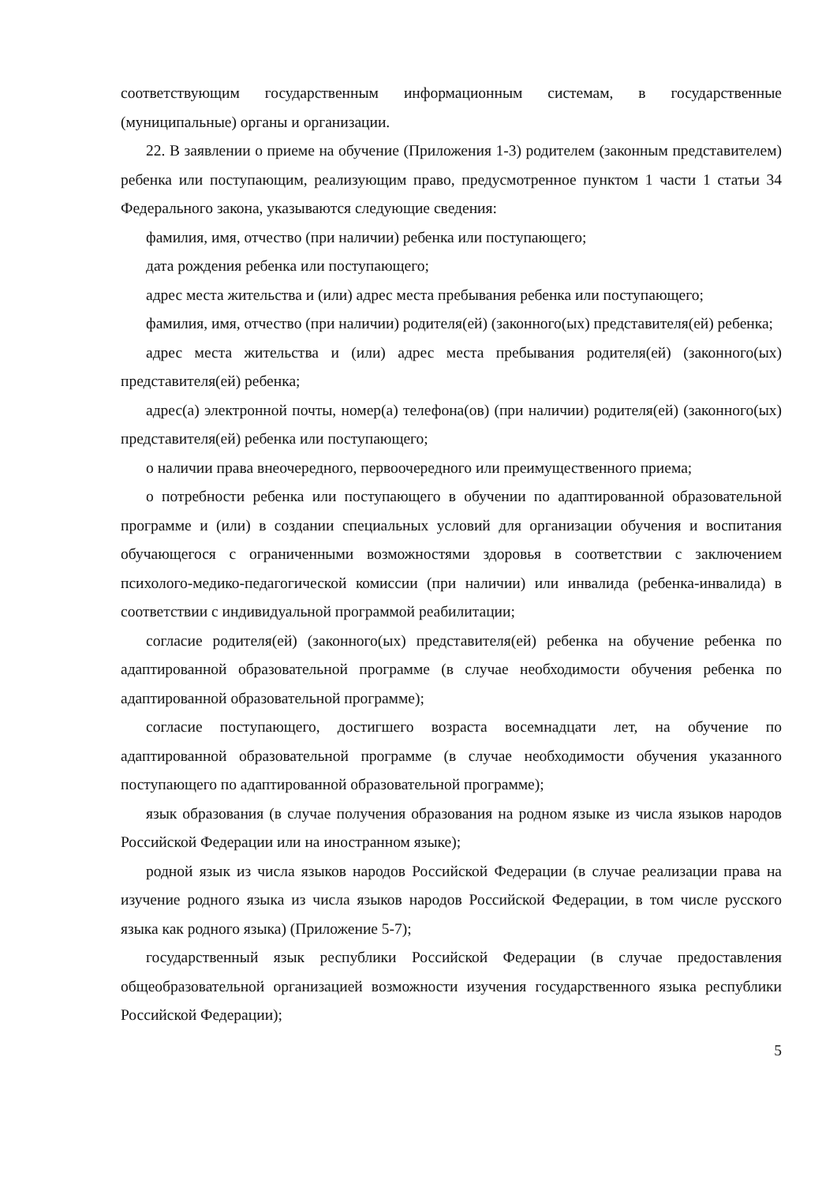соответствующим государственным информационным системам, в государственные (муниципальные) органы и организации.
22. В заявлении о приеме на обучение (Приложения 1-3) родителем (законным представителем) ребенка или поступающим, реализующим право, предусмотренное пунктом 1 части 1 статьи 34 Федерального закона, указываются следующие сведения:
фамилия, имя, отчество (при наличии) ребенка или поступающего;
дата рождения ребенка или поступающего;
адрес места жительства и (или) адрес места пребывания ребенка или поступающего;
фамилия, имя, отчество (при наличии) родителя(ей) (законного(ых) представителя(ей) ребенка;
адрес места жительства и (или) адрес места пребывания родителя(ей) (законного(ых) представителя(ей) ребенка;
адрес(а) электронной почты, номер(а) телефона(ов) (при наличии) родителя(ей) (законного(ых) представителя(ей) ребенка или поступающего;
о наличии права внеочередного, первоочередного или преимущественного приема;
о потребности ребенка или поступающего в обучении по адаптированной образовательной программе и (или) в создании специальных условий для организации обучения и воспитания обучающегося с ограниченными возможностями здоровья в соответствии с заключением психолого-медико-педагогической комиссии (при наличии) или инвалида (ребенка-инвалида) в соответствии с индивидуальной программой реабилитации;
согласие родителя(ей) (законного(ых) представителя(ей) ребенка на обучение ребенка по адаптированной образовательной программе (в случае необходимости обучения ребенка по адаптированной образовательной программе);
согласие поступающего, достигшего возраста восемнадцати лет, на обучение по адаптированной образовательной программе (в случае необходимости обучения указанного поступающего по адаптированной образовательной программе);
язык образования (в случае получения образования на родном языке из числа языков народов Российской Федерации или на иностранном языке);
родной язык из числа языков народов Российской Федерации (в случае реализации права на изучение родного языка из числа языков народов Российской Федерации, в том числе русского языка как родного языка) (Приложение 5-7);
государственный язык республики Российской Федерации (в случае предоставления общеобразовательной организацией возможности изучения государственного языка республики Российской Федерации);
5